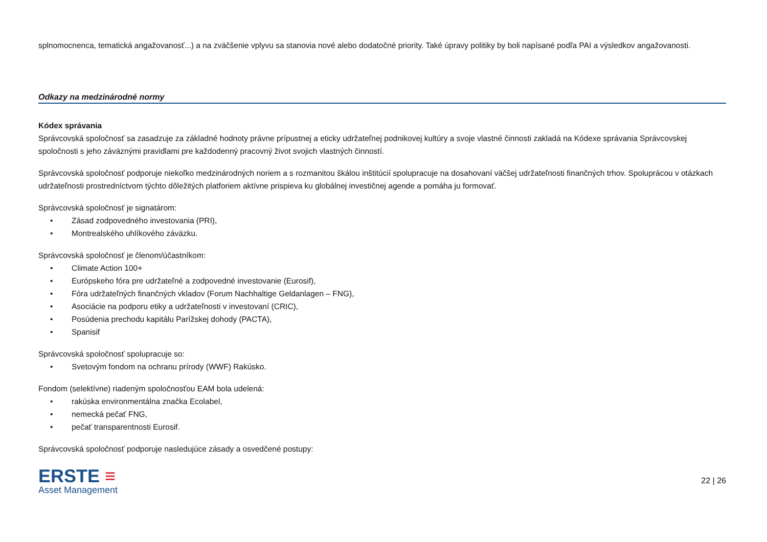splnomocnenca, tematická angažovanosť...) a na zväčšenie vplyvu sa stanovia nové alebo dodatočné priority. Také úpravy politiky by boli napísané podľa PAI a výsledkov angažovanosti.
Odkazy na medzinárodné normy
Kódex správania
Správcovská spoločnosť sa zasadzuje za základné hodnoty právne prípustnej a eticky udržateľnej podnikovej kultúry a svoje vlastné činnosti zakladá na Kódexe správania Správcovskej spoločnosti s jeho záväznými pravidlami pre každodenný pracovný život svojich vlastných činností.
Správcovská spoločnosť podporuje niekoľko medzinárodných noriem a s rozmanitou škálou inštitúcií spolupracuje na dosahovaní väčšej udržateľnosti finančných trhov. Spoluprácou v otázkach udržateľnosti prostredníctvom týchto dôležitých platforiem aktívne prispieva ku globálnej investičnej agende a pomáha ju formovať.
Správcovská spoločnosť je signatárom:
• Zásad zodpovedného investovania (PRI),
• Montrealského uhlíkového záväzku.
Správcovská spoločnosť je členom/účastníkom:
• Climate Action 100+
• Európskeho fóra pre udržateľné a zodpovedné investovanie (Eurosif),
• Fóra udržateľných finančných vkladov (Forum Nachhaltige Geldanlagen – FNG),
• Asociácie na podporu etiky a udržateľnosti v investovaní (CRIC),
• Posúdenia prechodu kapitálu Parížskej dohody (PACTA),
• Spanisif
Správcovská spoločnosť spolupracuje so:
• Svetovým fondom na ochranu prírody (WWF) Rakúsko.
Fondom (selektívne) riadeným spoločnosťou EAM bola udelená:
• rakúska environmentálna značka Ecolabel,
• nemecká pečať FNG,
• pečať transparentnosti Eurosif.
Správcovská spoločnosť podporuje nasledujúce zásady a osvedčené postupy:
ERSTE ≡
Asset Management
22 | 26